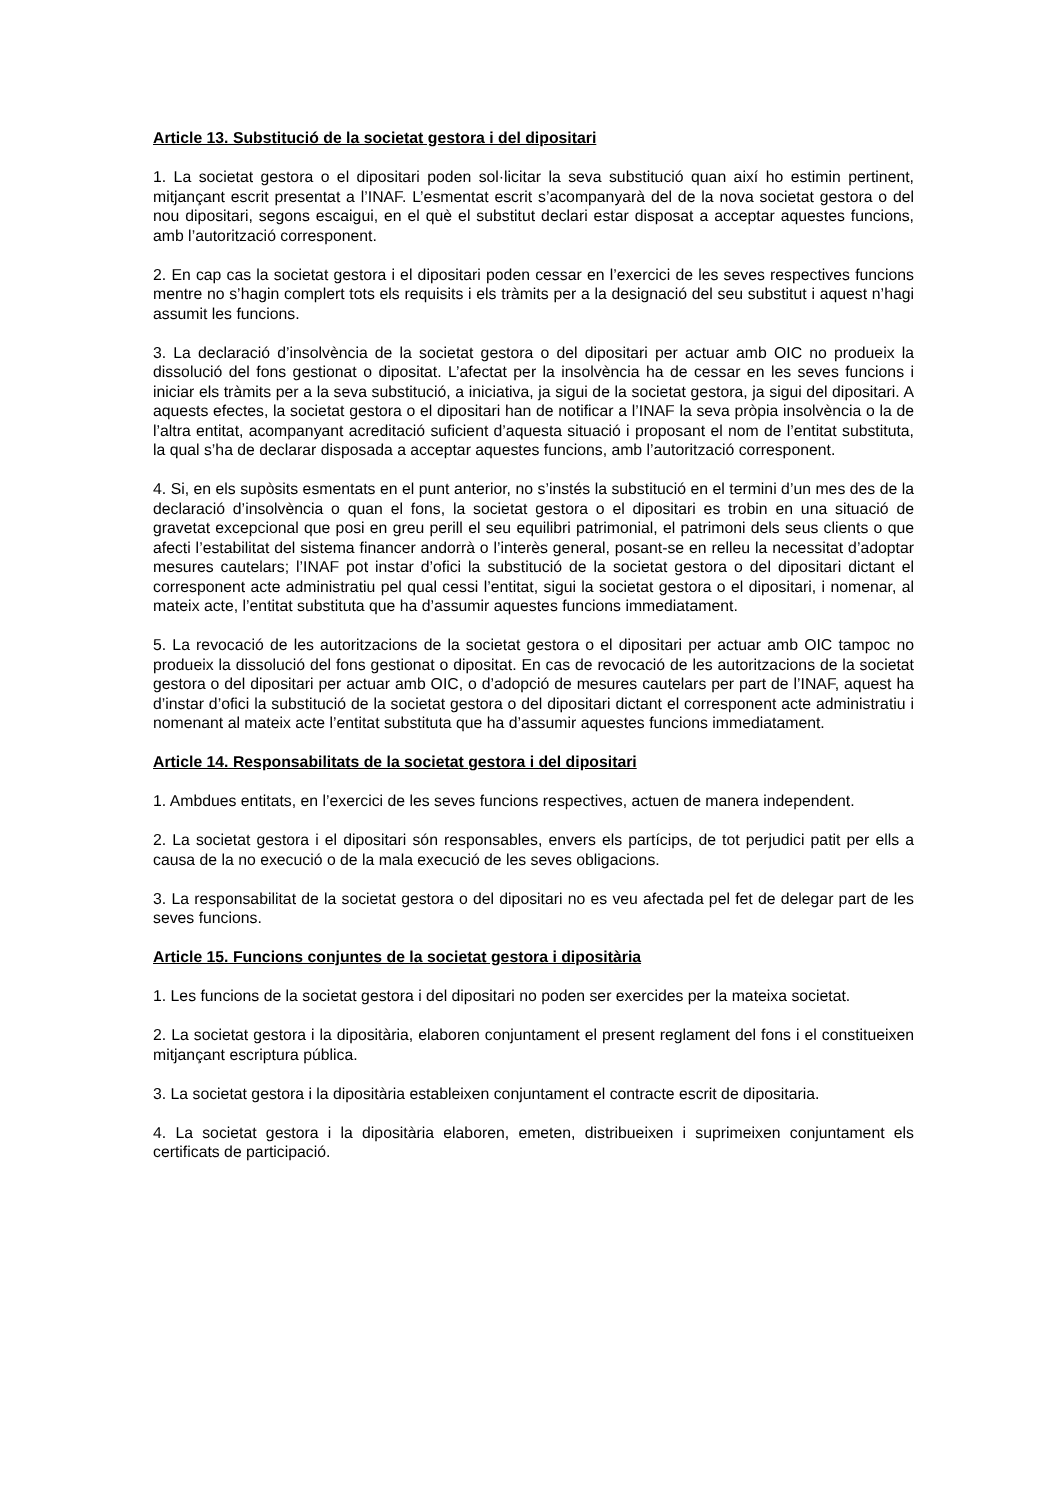Article 13. Substitució de la societat gestora i del dipositari
1. La societat gestora o el dipositari poden sol·licitar la seva substitució quan així ho estimin pertinent, mitjançant escrit presentat a l’INAF. L’esmentat escrit s’acompanyarà del de la nova societat gestora o del nou dipositari, segons escaigui, en el què el substitut declari estar disposat a acceptar aquestes funcions, amb l’autorització corresponent.
2. En cap cas la societat gestora i el dipositari poden cessar en l’exercici de les seves respectives funcions mentre no s’hagin complert tots els requisits i els tràmits per a la designació del seu substitut i aquest n’hagi assumit les funcions.
3. La declaració d’insolvència de la societat gestora o del dipositari per actuar amb OIC no produeix la dissolució del fons gestionat o dipositat. L’afectat per la insolvència ha de cessar en les seves funcions i iniciar els tràmits per a la seva substitució, a iniciativa, ja sigui de la societat gestora, ja sigui del dipositari. A aquests efectes, la societat gestora o el dipositari han de notificar a l’INAF la seva pròpia insolvència o la de l’altra entitat, acompanyant acreditació suficient d’aquesta situació i proposant el nom de l’entitat substituta, la qual s’ha de declarar disposada a acceptar aquestes funcions, amb l’autorització corresponent.
4. Si, en els supòsits esmentats en el punt anterior, no s’instés la substitució en el termini d’un mes des de la declaració d’insolvència o quan el fons, la societat gestora o el dipositari es trobin en una situació de gravetat excepcional que posi en greu perill el seu equilibri patrimonial, el patrimoni dels seus clients o que afecti l’estabilitat del sistema financer andorrà o l’interès general, posant-se en relleu la necessitat d’adoptar mesures cautelars; l’INAF pot instar d’ofici la substitució de la societat gestora o del dipositari dictant el corresponent acte administratiu pel qual cessi l’entitat, sigui la societat gestora o el dipositari, i nomenar, al mateix acte, l’entitat substituta que ha d’assumir aquestes funcions immediatament.
5. La revocació de les autoritzacions de la societat gestora o el dipositari per actuar amb OIC tampoc no produeix la dissolució del fons gestionat o dipositat. En cas de revocació de les autoritzacions de la societat gestora o del dipositari per actuar amb OIC, o d’adopció de mesures cautelars per part de l’INAF, aquest ha d’instar d’ofici la substitució de la societat gestora o del dipositari dictant el corresponent acte administratiu i nomenant al mateix acte l’entitat substituta que ha d’assumir aquestes funcions immediatament.
Article 14. Responsabilitats de la societat gestora i del dipositari
1. Ambdues entitats, en l’exercici de les seves funcions respectives, actuen de manera independent.
2. La societat gestora i el dipositari són responsables, envers els partícips, de tot perjudici patit per ells a causa de la no execució o de la mala execució de les seves obligacions.
3. La responsabilitat de la societat gestora o del dipositari no es veu afectada pel fet de delegar part de les seves funcions.
Article 15. Funcions conjuntes de la societat gestora i dipositària
1. Les funcions de la societat gestora i del dipositari no poden ser exercides per la mateixa societat.
2. La societat gestora i la dipositària, elaboren conjuntament el present reglament del fons i el constitueixen mitjançant escriptura pública.
3. La societat gestora i la dipositària estableixen conjuntament el contracte escrit de dipositaria.
4. La societat gestora i la dipositària elaboren, emeten, distribueixen i suprimeixen conjuntament els certificats de participació.